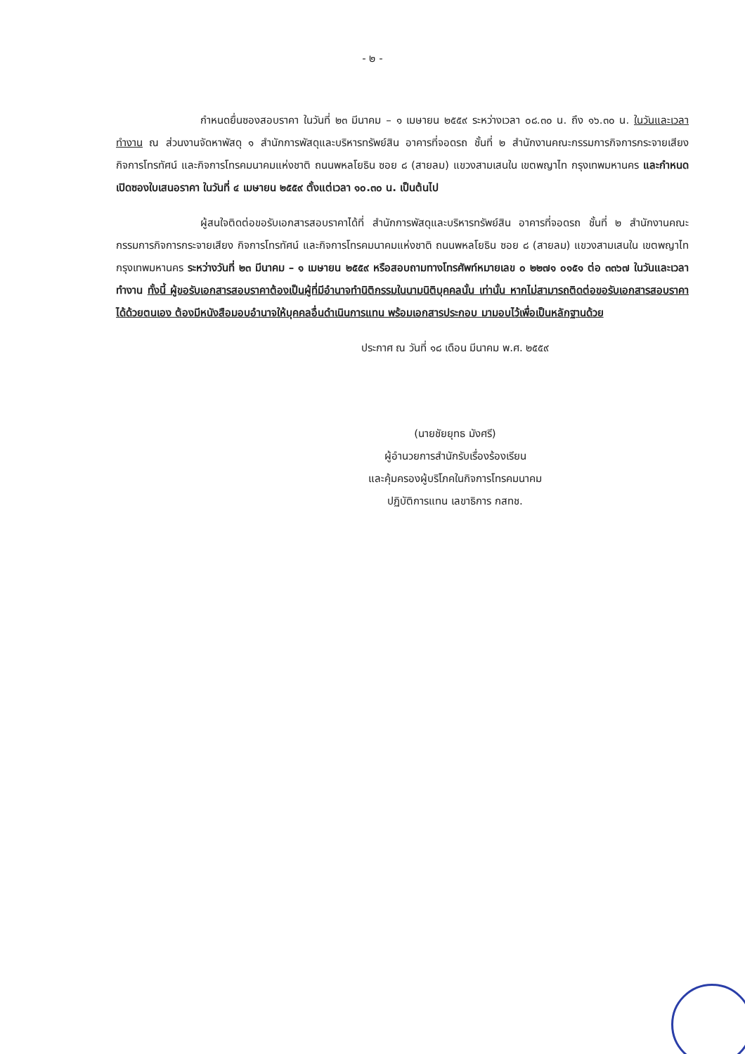- ๒ -
กำหนดยื่นซองสอบราคา ในวันที่ ๒๓ มีนาคม – ๑ เมษายน ๒๕๕๙ ระหว่างเวลา ๐๘.๓๐ น. ถึง ๑๖.๓๐ น. ในวันและเวลาทำงาน ณ ส่วนงานจัดหาพัสดุ ๑ สำนักการพัสดุและบริหารทรัพย์สิน อาคารที่จอดรถ ชั้นที่ ๒ สำนักงานคณะกรรมการกิจการกระจายเสียง กิจการโทรทัศน์ และกิจการโทรคมนาคมแห่งชาติ ถนนพหลโยธิน ซอย ๘ (สายลม) แขวงสามเสนใน เขตพญาไท กรุงเทพมหานคร และกำหนดเปิดซองใบเสนอราคา ในวันที่ ๔ เมษายน ๒๕๕๙ ตั้งแต่เวลา ๑๐.๓๐ น. เป็นต้นไป
ผู้สนใจติดต่อขอรับเอกสารสอบราคาได้ที่ สำนักการพัสดุและบริหารทรัพย์สิน อาคารที่จอดรถ ชั้นที่ ๒ สำนักงานคณะกรรมการกิจการกระจายเสียง กิจการโทรทัศน์ และกิจการโทรคมนาคมแห่งชาติ ถนนพหลโยธิน ซอย ๘ (สายลม) แขวงสามเสนใน เขตพญาไท กรุงเทพมหานคร ระหว่างวันที่ ๒๓ มีนาคม – ๑ เมษายน ๒๕๕๙ หรือสอบถามทางโทรศัพท์หมายเลข ๐ ๒๒๗๑ ๐๑๕๑ ต่อ ๓๓๖๗ ในวันและเวลาทำงาน ทั้งนี้ ผู้ขอรับเอกสารสอบราคาต้องเป็นผู้ที่มีอำนาจทำนิติกรรมในนามนิติบุคคลนั้น เท่านั้น หากไม่สามารถติดต่อขอรับเอกสารสอบราคาได้ด้วยตนเอง ต้องมีหนังสือมอบอำนาจให้บุคคลอื่นดำเนินการแทน พร้อมเอกสารประกอบ มามอบไว้เพื่อเป็นหลักฐานด้วย
ประกาศ ณ วันที่ ๑๘ เดือน มีนาคม พ.ศ. ๒๕๕๙
(นายชัยยุทธ มังศรี)
ผู้อำนวยการสำนักรับเรื่องร้องเรียน
และคุ้มครองผู้บริโภคในกิจการโทรคมนาคม
ปฏิบัติการแทน เลขาธิการ กสทช.